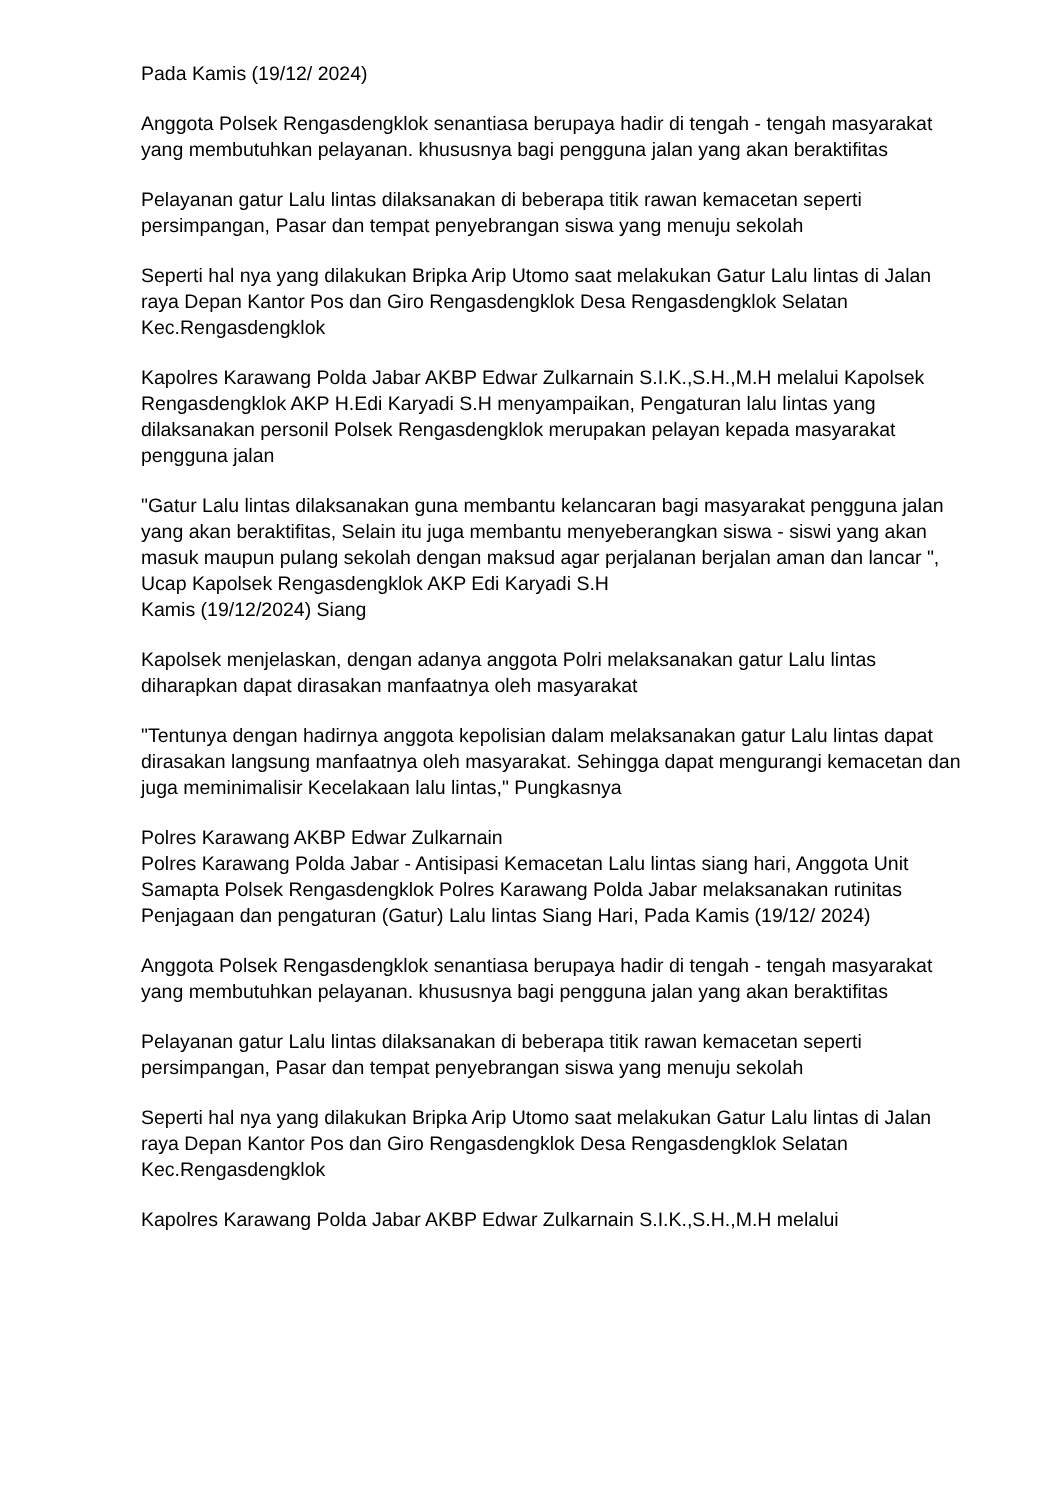Pada Kamis (19/12/ 2024)
Anggota Polsek Rengasdengklok senantiasa berupaya hadir di tengah - tengah masyarakat yang membutuhkan pelayanan. khususnya bagi pengguna jalan yang akan beraktifitas
Pelayanan gatur Lalu lintas dilaksanakan di beberapa titik rawan kemacetan seperti persimpangan, Pasar dan tempat penyebrangan siswa yang menuju sekolah
Seperti hal nya yang dilakukan Bripka Arip Utomo saat melakukan Gatur Lalu lintas di Jalan raya Depan Kantor Pos dan Giro Rengasdengklok Desa Rengasdengklok Selatan Kec.Rengasdengklok
Kapolres Karawang Polda Jabar AKBP Edwar Zulkarnain S.I.K.,S.H.,M.H melalui Kapolsek Rengasdengklok AKP H.Edi Karyadi S.H menyampaikan, Pengaturan lalu lintas yang dilaksanakan personil Polsek Rengasdengklok merupakan pelayan kepada masyarakat pengguna jalan
"Gatur Lalu lintas dilaksanakan guna membantu kelancaran bagi masyarakat pengguna jalan yang akan beraktifitas, Selain itu juga membantu menyeberangkan siswa - siswi yang akan masuk maupun pulang sekolah dengan maksud agar perjalanan berjalan aman dan lancar ", Ucap Kapolsek Rengasdengklok AKP Edi Karyadi S.H
Kamis (19/12/2024) Siang
Kapolsek menjelaskan, dengan adanya anggota Polri melaksanakan gatur Lalu lintas diharapkan dapat dirasakan manfaatnya oleh masyarakat
"Tentunya dengan hadirnya anggota kepolisian dalam melaksanakan gatur Lalu lintas dapat dirasakan langsung manfaatnya oleh masyarakat. Sehingga dapat mengurangi kemacetan dan juga meminimalisir Kecelakaan lalu lintas," Pungkasnya
Polres Karawang AKBP Edwar Zulkarnain
Polres Karawang Polda Jabar - Antisipasi Kemacetan Lalu lintas siang hari, Anggota Unit Samapta Polsek Rengasdengklok Polres Karawang Polda Jabar melaksanakan rutinitas Penjagaan dan pengaturan (Gatur) Lalu lintas Siang Hari, Pada Kamis (19/12/ 2024)
Anggota Polsek Rengasdengklok senantiasa berupaya hadir di tengah - tengah masyarakat yang membutuhkan pelayanan. khususnya bagi pengguna jalan yang akan beraktifitas
Pelayanan gatur Lalu lintas dilaksanakan di beberapa titik rawan kemacetan seperti persimpangan, Pasar dan tempat penyebrangan siswa yang menuju sekolah
Seperti hal nya yang dilakukan Bripka Arip Utomo saat melakukan Gatur Lalu lintas di Jalan raya Depan Kantor Pos dan Giro Rengasdengklok Desa Rengasdengklok Selatan Kec.Rengasdengklok
Kapolres Karawang Polda Jabar AKBP Edwar Zulkarnain S.I.K.,S.H.,M.H melalui